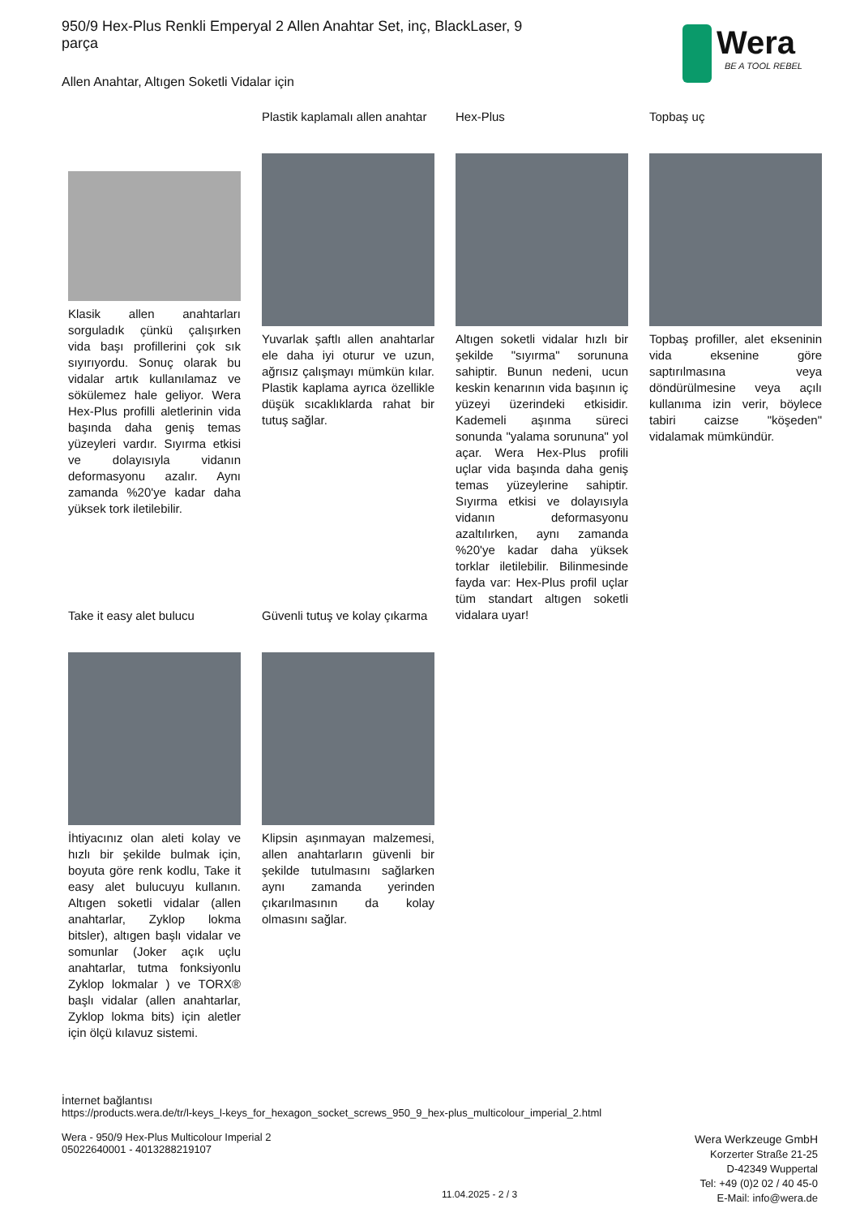950/9 Hex-Plus Renkli Emperyal 2 Allen Anahtar Set, inç, BlackLaser, 9 parça
Allen Anahtar, Altıgen Soketli Vidalar için
Wera
BE A TOOL REBEL
Klasik allen anahtarları sorguladık çünkü çalışırken vida başı profillerini çok sık sıyırıyordu. Sonuç olarak bu vidalar artık kullanılamaz ve sökülemez hale geliyor. Wera Hex-Plus profilli aletlerinin vida başında daha geniş temas yüzeyleri vardır. Sıyırma etkisi ve dolayısıyla vidanın deformasyonu azalır. Aynı zamanda %20'ye kadar daha yüksek tork iletilebilir.
Plastik kaplamalı allen anahtar
Yuvarlak şaftlı allen anahtarlar ele daha iyi oturur ve uzun, ağrısız çalışmayı mümkün kılar. Plastik kaplama ayrıca özellikle düşük sıcaklıklarda rahat bir tutuş sağlar.
Hex-Plus
Altıgen soketli vidalar hızlı bir şekilde "sıyırma" sorununa sahiptir. Bunun nedeni, ucun keskin kenarının vida başının iç yüzeyi üzerindeki etkisidir. Kademeli aşınma süreci sonunda "yalama sorununa" yol açar. Wera Hex-Plus profili uçlar vida başında daha geniş temas yüzeylerine sahiptir. Sıyırma etkisi ve dolayısıyla vidanın deformasyonu azaltılırken, aynı zamanda %20'ye kadar daha yüksek torklar iletilebilir. Bilinmesinde fayda var: Hex-Plus profil uçlar tüm standart altıgen soketli vidalara uyar!
Topbaş uç
Topbaş profiller, alet ekseninin vida eksenine göre saptırılmasına veya döndürülmesine veya açılı kullanıma izin verir, böylece tabiri caizse "köşeden" vidalamak mümkündür.
Take it easy alet bulucu
İhtiyacınız olan aleti kolay ve hızlı bir şekilde bulmak için, boyuta göre renk kodlu, Take it easy alet bulucuyu kullanın. Altıgen soketli vidalar (allen anahtarlar, Zyklop lokma bitsler), altıgen başlı vidalar ve somunlar (Joker açık uçlu anahtarlar, tutma fonksiyonlu Zyklop lokmalar ) ve TORX® başlı vidalar (allen anahtarlar, Zyklop lokma bits) için aletler için ölçü kılavuz sistemi.
Güvenli tutuş ve kolay çıkarma
Klipsin aşınmayan malzemesi, allen anahtarların güvenli bir şekilde tutulmasını sağlarken aynı zamanda yerinden çıkarılmasının da kolay olmasını sağlar.
İnternet bağlantısı
https://products.wera.de/tr/l-keys_l-keys_for_hexagon_socket_screws_950_9_hex-plus_multicolour_imperial_2.html
Wera - 950/9 Hex-Plus Multicolour Imperial 2
05022640001 - 4013288219107
Wera Werkzeuge GmbH
Korzerter Straße 21-25
D-42349 Wuppertal
Tel: +49 (0)2 02 / 40 45-0
E-Mail: info@wera.de
11.04.2025 - 2 / 3